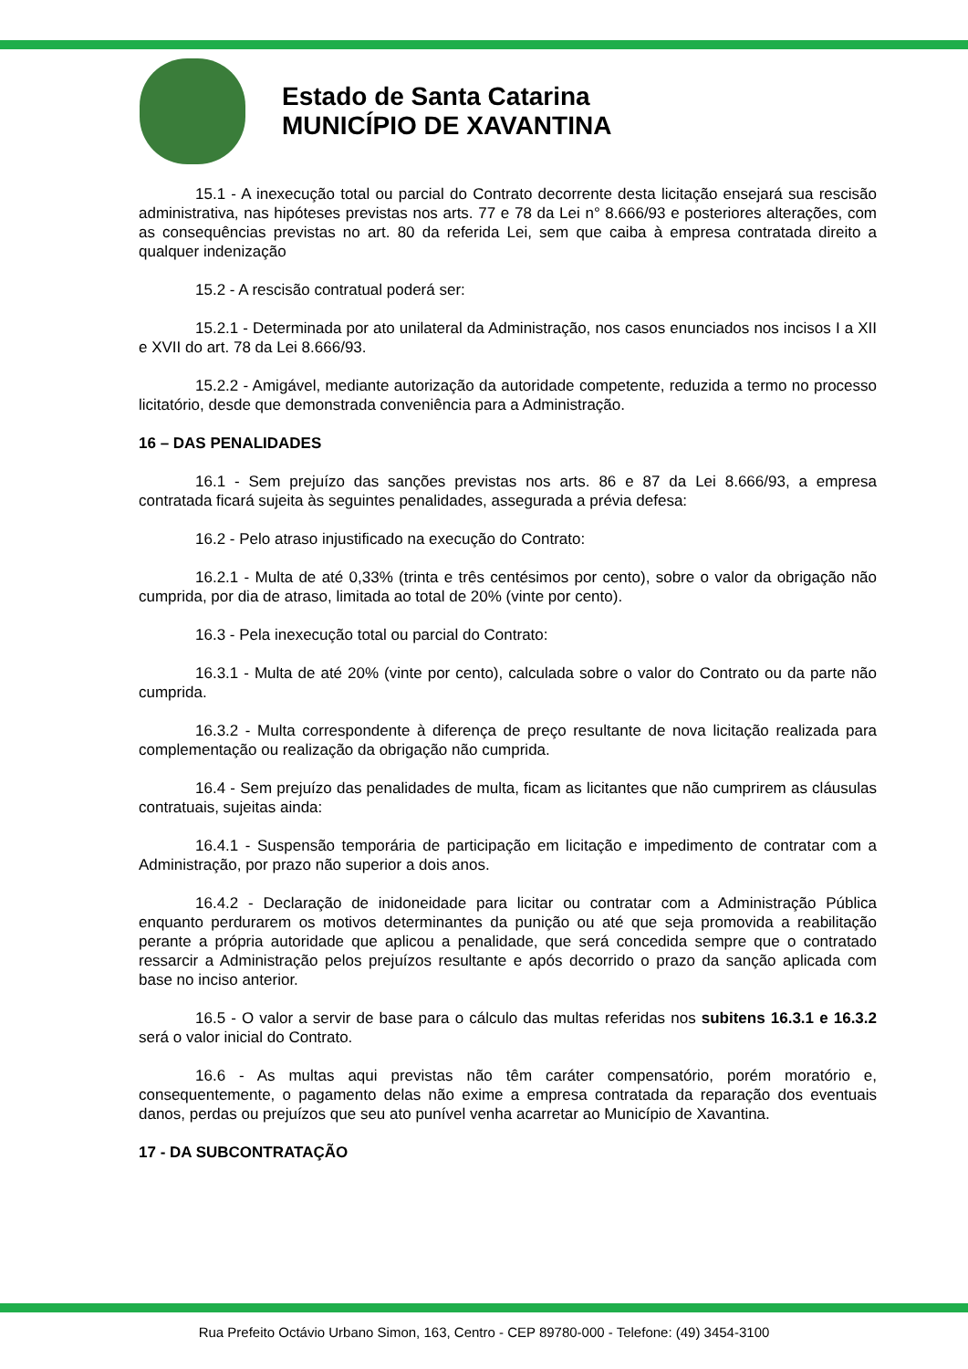Estado de Santa Catarina
MUNICÍPIO DE XAVANTINA
15.1 - A inexecução total ou parcial do Contrato decorrente desta licitação ensejará sua rescisão administrativa, nas hipóteses previstas nos arts. 77 e 78 da Lei n° 8.666/93 e posteriores alterações, com as consequências previstas no art. 80 da referida Lei, sem que caiba à empresa contratada direito a qualquer indenização
15.2 - A rescisão contratual poderá ser:
15.2.1 - Determinada por ato unilateral da Administração, nos casos enunciados nos incisos I a XII e XVII do art. 78 da Lei 8.666/93.
15.2.2 - Amigável, mediante autorização da autoridade competente, reduzida a termo no processo licitatório, desde que demonstrada conveniência para a Administração.
16 – DAS PENALIDADES
16.1 - Sem prejuízo das sanções previstas nos arts. 86 e 87 da Lei 8.666/93, a empresa contratada ficará sujeita às seguintes penalidades, assegurada a prévia defesa:
16.2 - Pelo atraso injustificado na execução do Contrato:
16.2.1 - Multa de até 0,33% (trinta e três centésimos por cento), sobre o valor da obrigação não cumprida, por dia de atraso, limitada ao total de 20% (vinte por cento).
16.3 - Pela inexecução total ou parcial do Contrato:
16.3.1 - Multa de até 20% (vinte por cento), calculada sobre o valor do Contrato ou da parte não cumprida.
16.3.2 - Multa correspondente à diferença de preço resultante de nova licitação realizada para complementação ou realização da obrigação não cumprida.
16.4 - Sem prejuízo das penalidades de multa, ficam as licitantes que não cumprirem as cláusulas contratuais, sujeitas ainda:
16.4.1 - Suspensão temporária de participação em licitação e impedimento de contratar com a Administração, por prazo não superior a dois anos.
16.4.2 - Declaração de inidoneidade para licitar ou contratar com a Administração Pública enquanto perdurarem os motivos determinantes da punição ou até que seja promovida a reabilitação perante a própria autoridade que aplicou a penalidade, que será concedida sempre que o contratado ressarcir a Administração pelos prejuízos resultante e após decorrido o prazo da sanção aplicada com base no inciso anterior.
16.5 - O valor a servir de base para o cálculo das multas referidas nos subitens 16.3.1 e 16.3.2 será o valor inicial do Contrato.
16.6 - As multas aqui previstas não têm caráter compensatório, porém moratório e, consequentemente, o pagamento delas não exime a empresa contratada da reparação dos eventuais danos, perdas ou prejuízos que seu ato punível venha acarretar ao Município de Xavantina.
17 - DA SUBCONTRATAÇÃO
Rua Prefeito Octávio Urbano Simon, 163, Centro - CEP 89780-000 - Telefone: (49) 3454-3100